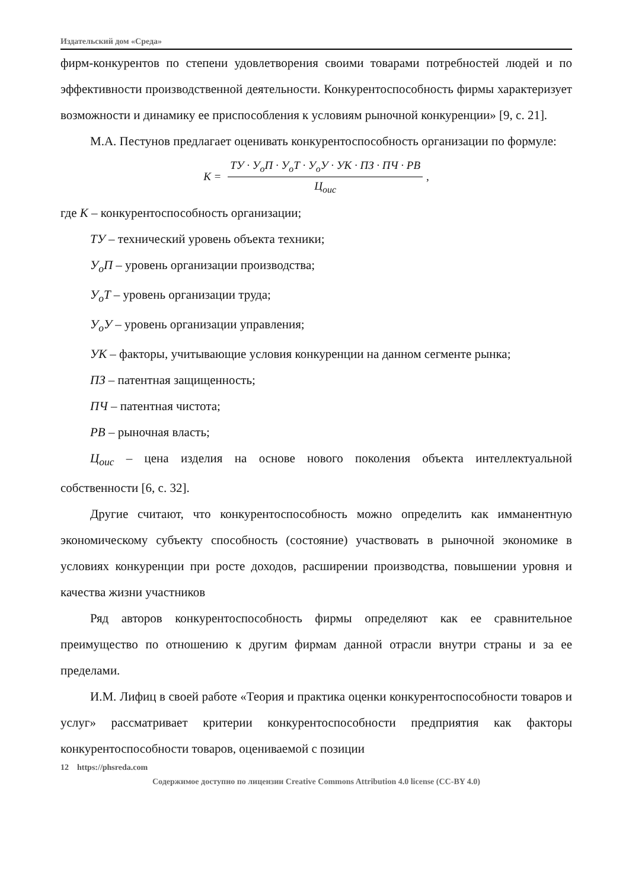Издательский дом «Среда»
фирм-конкурентов по степени удовлетворения своими товарами потребностей людей и по эффективности производственной деятельности. Конкурентоспособность фирмы характеризует возможности и динамику ее приспособления к условиям рыночной конкуренции» [9, с. 21].
М.А. Пестунов предлагает оценивать конкурентоспособность организации по формуле:
K =
ТУ · У<sub>о</sub>П · У<sub>о</sub>Т · У<sub>о</sub>У · УК · ПЗ · ПЧ · РВ
Ц<sub>оис</sub>
,
где К – конкурентоспособность организации;
ТУ – технический уровень объекта техники;
У<sub>о</sub>П – уровень организации производства;
У<sub>о</sub>Т – уровень организации труда;
У<sub>о</sub>У – уровень организации управления;
УК – факторы, учитывающие условия конкуренции на данном сегменте рынка;
ПЗ – патентная защищенность;
ПЧ – патентная чистота;
РВ – рыночная власть;
Ц<sub>оис</sub> – цена изделия на основе нового поколения объекта интеллектуальной собственности [6, с. 32].
Другие считают, что конкурентоспособность можно определить как имманентную экономическому субъекту способность (состояние) участвовать в рыночной экономике в условиях конкуренции при росте доходов, расширении производства, повышении уровня и качества жизни участников
Ряд авторов конкурентоспособность фирмы определяют как ее сравнительное преимущество по отношению к другим фирмам данной отрасли внутри страны и за ее пределами.
И.М. Лифиц в своей работе «Теория и практика оценки конкурентоспособности товаров и услуг» рассматривает критерии конкурентоспособности предприятия как факторы конкурентоспособности товаров, оцениваемой с позиции
12 https://phsreda.com
Содержимое доступно по лицензии Creative Commons Attribution 4.0 license (CC-BY 4.0)